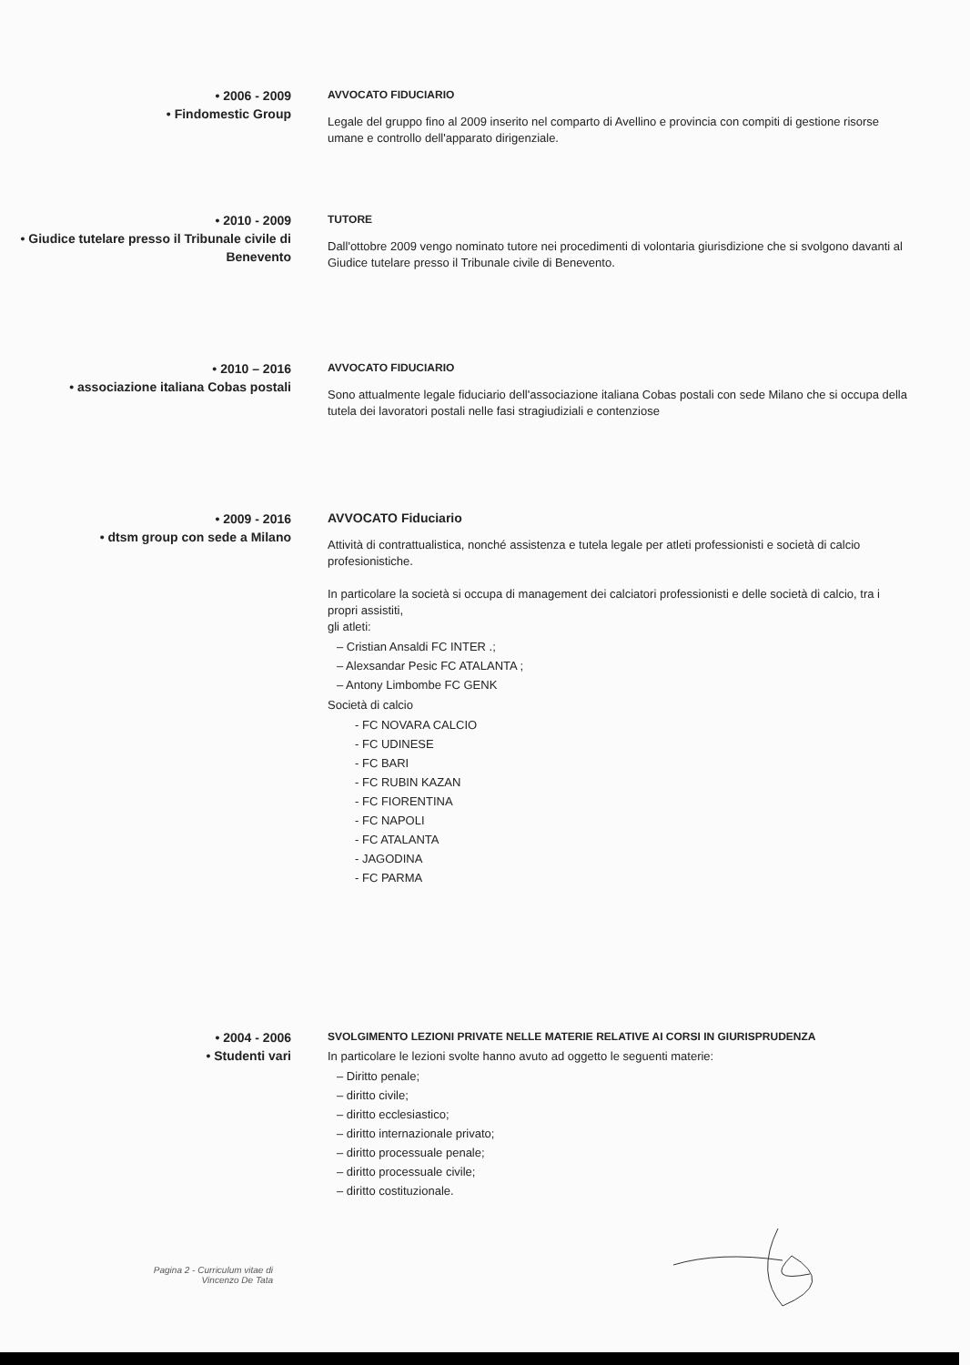• 2006 - 2009
• Findomestic Group
AVVOCATO FIDUCIARIO
Legale del gruppo fino al 2009 inserito nel comparto di Avellino e provincia con compiti di gestione risorse umane e controllo dell'apparato dirigenziale.
• 2010 - 2009
• Giudice tutelare presso il Tribunale civile di Benevento
TUTORE
Dall'ottobre 2009 vengo nominato tutore nei procedimenti di volontaria giurisdizione che si svolgono davanti al Giudice tutelare presso il Tribunale civile di Benevento.
• 2010 – 2016
• associazione italiana Cobas postali
AVVOCATO FIDUCIARIO
Sono attualmente legale fiduciario dell'associazione italiana Cobas postali con sede Milano che si occupa della tutela dei lavoratori postali nelle fasi stragiudiziali e contenziose
• 2009 - 2016
• dtsm group con sede a Milano
AVVOCATO Fiduciario
Attività di contrattualistica, nonché assistenza e tutela legale per atleti professionisti e società di calcio profesionistiche.
In particolare la società si occupa di management dei calciatori professionisti e delle società di calcio, tra i propri assistiti,
gli atleti:
– Cristian Ansaldi FC INTER .;
– Alexsandar Pesic FC ATALANTA ;
– Antony Limbombe FC GENK
Società di calcio
- FC NOVARA CALCIO
- FC UDINESE
- FC BARI
- FC RUBIN KAZAN
- FC FIORENTINA
- FC NAPOLI
- FC ATALANTA
- JAGODINA
- FC PARMA
• 2004 - 2006
• Studenti vari
SVOLGIMENTO LEZIONI PRIVATE NELLE MATERIE RELATIVE AI CORSI IN GIURISPRUDENZA
In particolare le lezioni svolte hanno avuto ad oggetto le seguenti materie:
– Diritto penale;
– diritto civile;
– diritto ecclesiastico;
– diritto internazionale privato;
– diritto processuale penale;
– diritto processuale civile;
– diritto costituzionale.
Pagina 2 - Curriculum vitae di Vincenzo De Tata